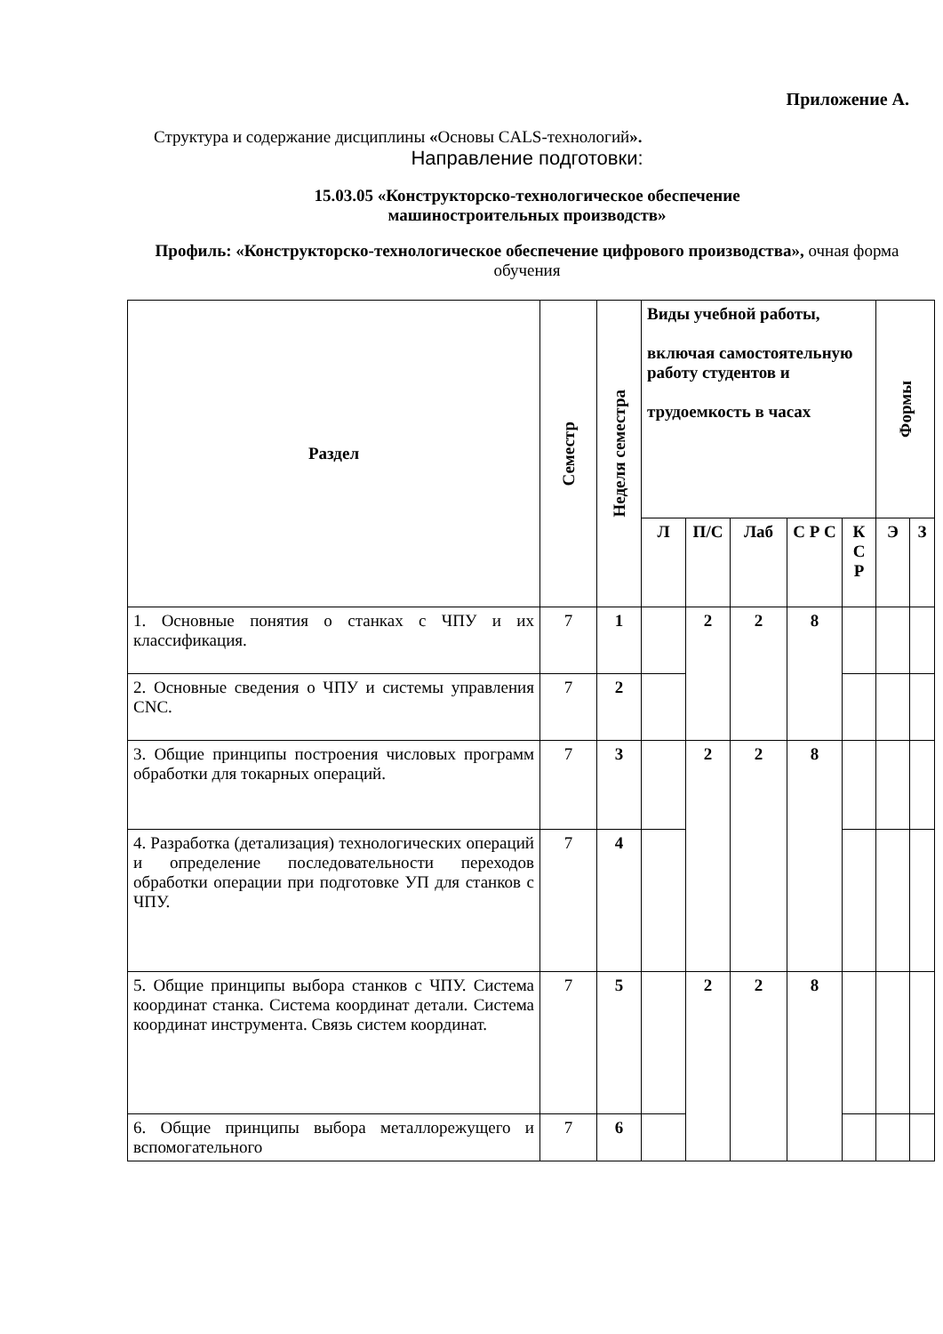Приложение А.
Структура и содержание дисциплины «Основы CALS-технологий».
Направление подготовки:
15.03.05 «Конструкторско-технологическое обеспечение
машиностроительных производств»
Профиль: «Конструкторско-технологическое обеспечение цифрового производства», очная форма обучения
| Раздел | Семестр | Неделя семестра | Виды учебной работы, включая самостоятельную работу студентов и трудоемкость в часах | | | | | Формы | |
| --- | --- | --- | --- | --- | --- | --- | --- | --- | --- |
| | | | Л | П/С | Лаб | С Р С | К С Р | Э | З |
| 1. Основные понятия о станках с ЧПУ и их классификация. | 7 | 1 | | 2 | 2 | 8 | | | |
| 2. Основные сведения о ЧПУ и системы управления CNC. | 7 | 2 | | | | | | | |
| 3. Общие принципы построения числовых программ обработки для токарных операций. | 7 | 3 | | 2 | 2 | 8 | | | |
| 4. Разработка (детализация) технологических операций и определение последовательности переходов обработки операции при подготовке УП для станков с ЧПУ. | 7 | 4 | | | | | | | |
| 5. Общие принципы выбора станков с ЧПУ. Система координат станка. Система координат детали. Система координат инструмента. Связь систем координат. | 7 | 5 | | 2 | 2 | 8 | | | |
| 6. Общие принципы выбора металлорежущего и вспомогательного | 7 | 6 | | | | | | | |